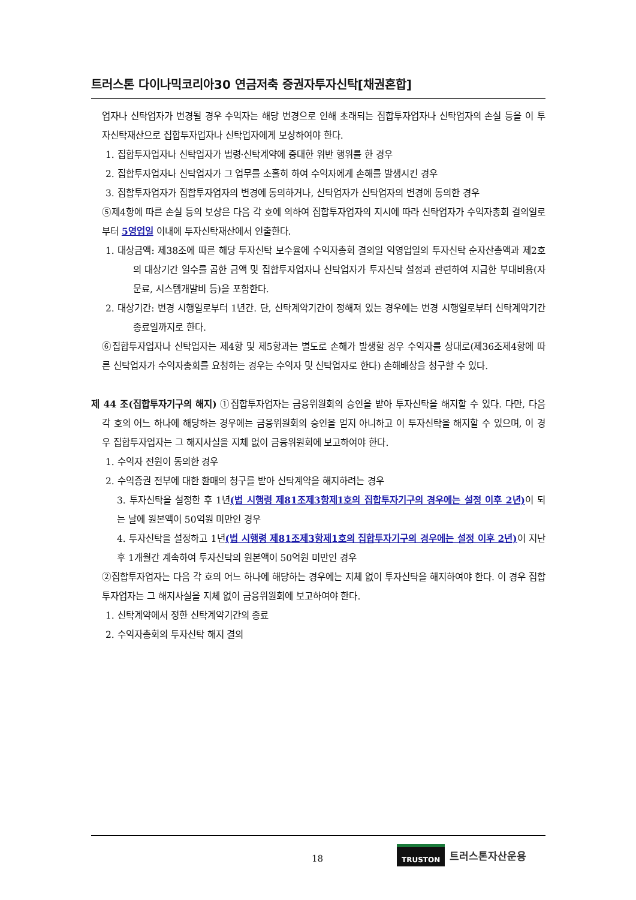트러스톤 다이나믹코리아30 연금저축 증권자투자신탁[채권혼합]
업자나 신탁업자가 변경될 경우 수익자는 해당 변경으로 인해 초래되는 집합투자업자나 신탁업자의 손실 등을 이 투자신탁재산으로 집합투자업자나 신탁업자에게 보상하여야 한다.
1. 집합투자업자나 신탁업자가 법령·신탁계약에 중대한 위반 행위를 한 경우
2. 집합투자업자나 신탁업자가 그 업무를 소홀히 하여 수익자에게 손해를 발생시킨 경우
3. 집합투자업자가 집합투자업자의 변경에 동의하거나, 신탁업자가 신탁업자의 변경에 동의한 경우
⑤제4항에 따른 손실 등의 보상은 다음 각 호에 의하여 집합투자업자의 지시에 따라 신탁업자가 수익자총회 결의일로부터 5영업일 이내에 투자신탁재산에서 인출한다.
1. 대상금액: 제38조에 따른 해당 투자신탁 보수율에 수익자총회 결의일 익영업일의 투자신탁 순자산총액과 제2호의 대상기간 일수를 곱한 금액 및 집합투자업자나 신탁업자가 투자신탁 설정과 관련하여 지급한 부대비용(자문료, 시스템개발비 등)을 포함한다.
2. 대상기간: 변경 시행일로부터 1년간. 단, 신탁계약기간이 정해져 있는 경우에는 변경 시행일로부터 신탁계약기간 종료일까지로 한다.
⑥집합투자업자나 신탁업자는 제4항 및 제5항과는 별도로 손해가 발생할 경우 수익자를 상대로(제36조제4항에 따른 신탁업자가 수익자총회를 요청하는 경우는 수익자 및 신탁업자로 한다) 손해배상을 청구할 수 있다.
제 44 조(집합투자기구의 해지) ①집합투자업자는 금융위원회의 승인을 받아 투자신탁을 해지할 수 있다. 다만, 다음 각 호의 어느 하나에 해당하는 경우에는 금융위원회의 승인을 얻지 아니하고 이 투자신탁을 해지할 수 있으며, 이 경우 집합투자업자는 그 해지사실을 지체 없이 금융위원회에 보고하여야 한다.
1. 수익자 전원이 동의한 경우
2. 수익증권 전부에 대한 환매의 청구를 받아 신탁계약을 해지하려는 경우
3. 투자신탁을 설정한 후 1년(법 시행령 제81조제3항제1호의 집합투자기구의 경우에는 설정 이후 2년) 이 되는 날에 원본액이 50억원 미만인 경우
4. 투자신탁을 설정하고 1년(법 시행령 제81조제3항제1호의 집합투자기구의 경우에는 설정 이후 2년) 이 지난 후 1개월간 계속하여 투자신탁의 원본액이 50억원 미만인 경우
②집합투자업자는 다음 각 호의 어느 하나에 해당하는 경우에는 지체 없이 투자신탁을 해지하여야 한다. 이 경우 집합투자업자는 그 해지사실을 지체 없이 금융위원회에 보고하여야 한다.
1. 신탁계약에서 정한 신탁계약기간의 종료
2. 수익자총회의 투자신탁 해지 결의
18
TRUSTON 트러스톤자산운용